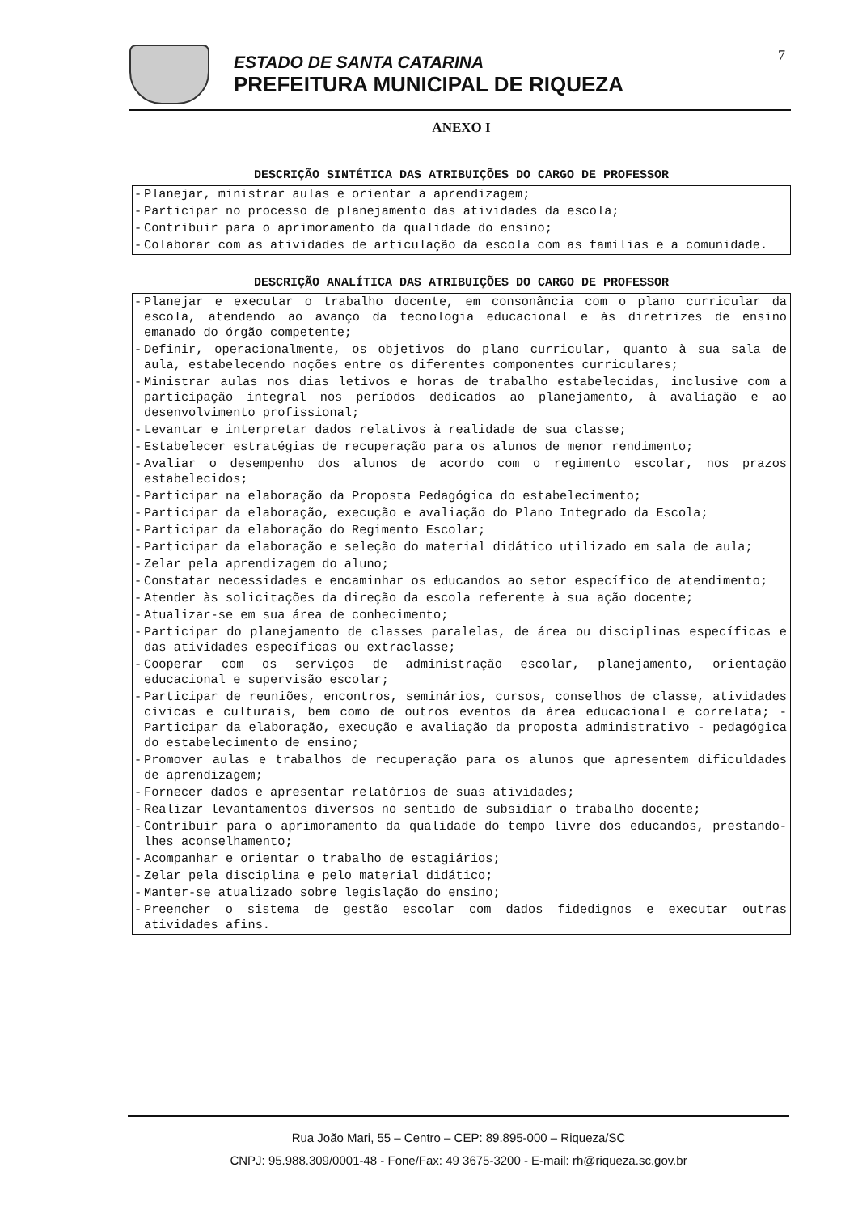7
ESTADO DE SANTA CATARINA
PREFEITURA MUNICIPAL DE RIQUEZA
ANEXO I
DESCRIÇÃO SINTÉTICA DAS ATRIBUIÇÕES DO CARGO DE PROFESSOR
| - | Planejar, ministrar aulas e orientar a aprendizagem; |
| - | Participar no processo de planejamento das atividades da escola; |
| - | Contribuir para o aprimoramento da qualidade do ensino; |
| - | Colaborar com as atividades de articulação da escola com as famílias e a comunidade. |
DESCRIÇÃO ANALÍTICA DAS ATRIBUIÇÕES DO CARGO DE PROFESSOR
| - | Planejar e executar o trabalho docente, em consonância com o plano curricular da escola, atendendo ao avanço da tecnologia educacional e às diretrizes de ensino emanado do órgão competente; |
| - | Definir, operacionalmente, os objetivos do plano curricular, quanto à sua sala de aula, estabelecendo noções entre os diferentes componentes curriculares; |
| - | Ministrar aulas nos dias letivos e horas de trabalho estabelecidas, inclusive com a participação integral nos períodos dedicados ao planejamento, à avaliação e ao desenvolvimento profissional; |
| - | Levantar e interpretar dados relativos à realidade de sua classe; |
| - | Estabelecer estratégias de recuperação para os alunos de menor rendimento; |
| - | Avaliar o desempenho dos alunos de acordo com o regimento escolar, nos prazos estabelecidos; |
| - | Participar na elaboração da Proposta Pedagógica do estabelecimento; |
| - | Participar da elaboração, execução e avaliação do Plano Integrado da Escola; |
| - | Participar da elaboração do Regimento Escolar; |
| - | Participar da elaboração e seleção do material didático utilizado em sala de aula; |
| - | Zelar pela aprendizagem do aluno; |
| - | Constatar necessidades e encaminhar os educandos ao setor específico de atendimento; |
| - | Atender às solicitações da direção da escola referente à sua ação docente; |
| - | Atualizar-se em sua área de conhecimento; |
| - | Participar do planejamento de classes paralelas, de área ou disciplinas específicas e das atividades específicas ou extraclasse; |
| - | Cooperar com os serviços de administração escolar, planejamento, orientação educacional e supervisão escolar; |
| - | Participar de reuniões, encontros, seminários, cursos, conselhos de classe, atividades cívicas e culturais, bem como de outros eventos da área educacional e correlata; - Participar da elaboração, execução e avaliação da proposta administrativo - pedagógica do estabelecimento de ensino; |
| - | Promover aulas e trabalhos de recuperação para os alunos que apresentem dificuldades de aprendizagem; |
| - | Fornecer dados e apresentar relatórios de suas atividades; |
| - | Realizar levantamentos diversos no sentido de subsidiar o trabalho docente; |
| - | Contribuir para o aprimoramento da qualidade do tempo livre dos educandos, prestando-lhes aconselhamento; |
| - | Acompanhar e orientar o trabalho de estagiários; |
| - | Zelar pela disciplina e pelo material didático; |
| - | Manter-se atualizado sobre legislação do ensino; |
| - | Preencher o sistema de gestão escolar com dados fidedignos e executar outras atividades afins. |
Rua João Mari, 55 – Centro – CEP: 89.895-000 – Riqueza/SC
CNPJ: 95.988.309/0001-48 - Fone/Fax: 49 3675-3200 - E-mail: rh@riqueza.sc.gov.br